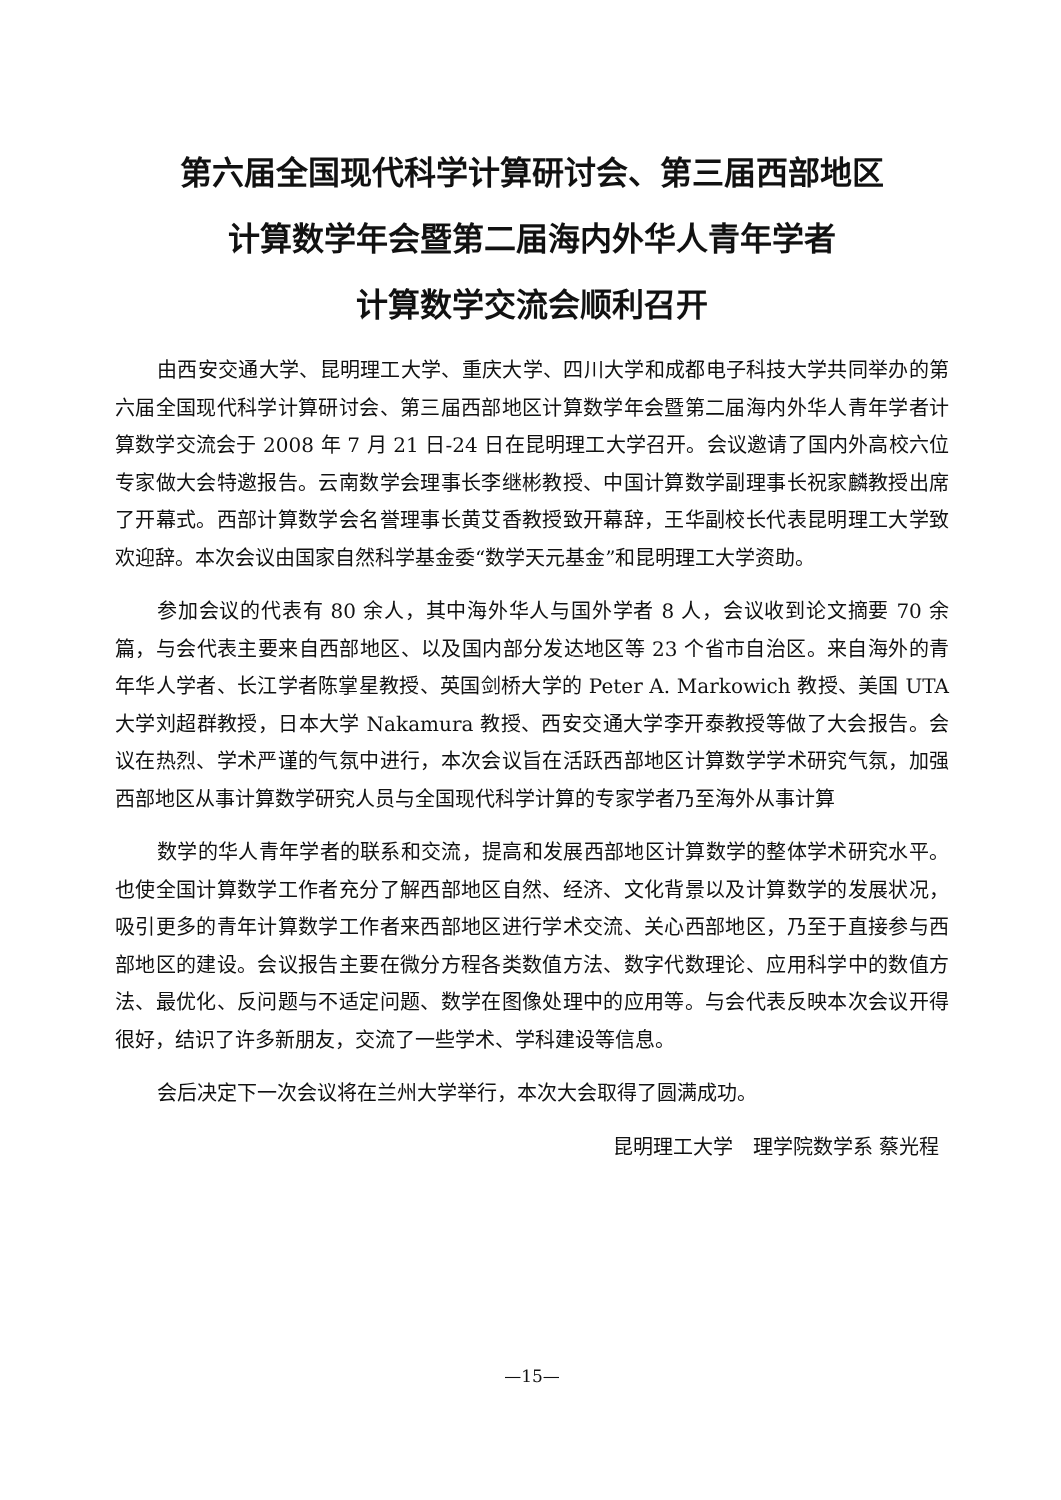第六届全国现代科学计算研讨会、第三届西部地区
计算数学年会暨第二届海内外华人青年学者
计算数学交流会顺利召开
由西安交通大学、昆明理工大学、重庆大学、四川大学和成都电子科技大学共同举办的第六届全国现代科学计算研讨会、第三届西部地区计算数学年会暨第二届海内外华人青年学者计算数学交流会于 2008 年 7 月 21 日-24 日在昆明理工大学召开。会议邀请了国内外高校六位专家做大会特邀报告。云南数学会理事长李继彬教授、中国计算数学副理事长祝家麟教授出席了开幕式。西部计算数学会名誉理事长黄艾香教授致开幕辞，王华副校长代表昆明理工大学致欢迎辞。本次会议由国家自然科学基金委“数学天元基金”和昆明理工大学资助。
参加会议的代表有 80 余人，其中海外华人与国外学者 8 人，会议收到论文摘要 70 余篇，与会代表主要来自西部地区、以及国内部分发达地区等 23 个省市自治区。来自海外的青年华人学者、长江学者陈掌星教授、英国剑桥大学的 Peter A. Markowich 教授、美国 UTA 大学刘超群教授，日本大学 Nakamura 教授、西安交通大学李开泰教授等做了大会报告。会议在热烈、学术严谨的气氛中进行，本次会议旨在活跃西部地区计算数学学术研究气氛，加强西部地区从事计算数学研究人员与全国现代科学计算的专家学者乃至海外从事计算
数学的华人青年学者的联系和交流，提高和发展西部地区计算数学的整体学术研究水平。也使全国计算数学工作者充分了解西部地区自然、经济、文化背景以及计算数学的发展状况，吸引更多的青年计算数学工作者来西部地区进行学术交流、关心西部地区，乃至于直接参与西部地区的建设。会议报告主要在微分方程各类数值方法、数字代数理论、应用科学中的数值方法、最优化、反问题与不适定问题、数学在图像处理中的应用等。与会代表反映本次会议开得很好，结识了许多新朋友，交流了一些学术、学科建设等信息。
会后决定下一次会议将在兰州大学举行，本次大会取得了圆满成功。
昆明理工大学　理学院数学系 蔡光程
—15—